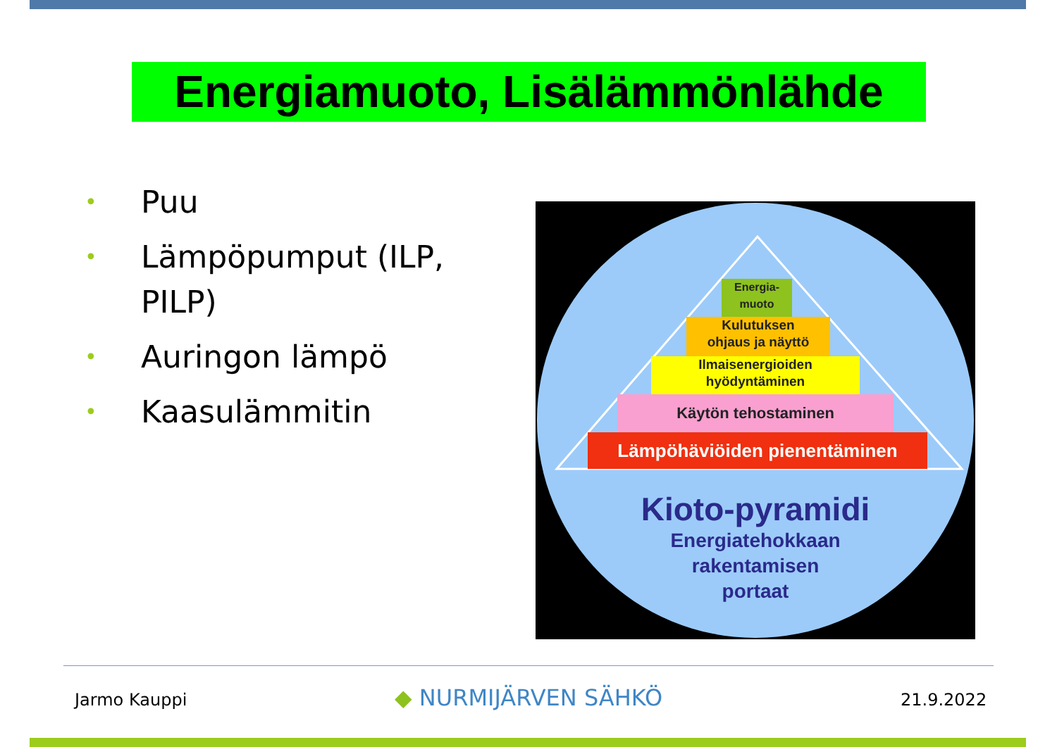Energiamuoto, Lisälämmönlähde
• Puu
• Lämpöpumput (ILP, PILP)
• Auringon lämpö
• Kaasulämmitin
Energia-
muoto
Kulutuksen
ohjaus ja näyttö
Ilmaisenergioiden
hyödyntäminen
Käytön tehostaminen
Lämpöhäviöiden pienentäminen
Kioto-pyramidi
Energiatehokkaan
rakentamisen
portaat
Jarmo Kauppi ◆ NURMIJÄRVEN SÄHKÖ 21.9.2022